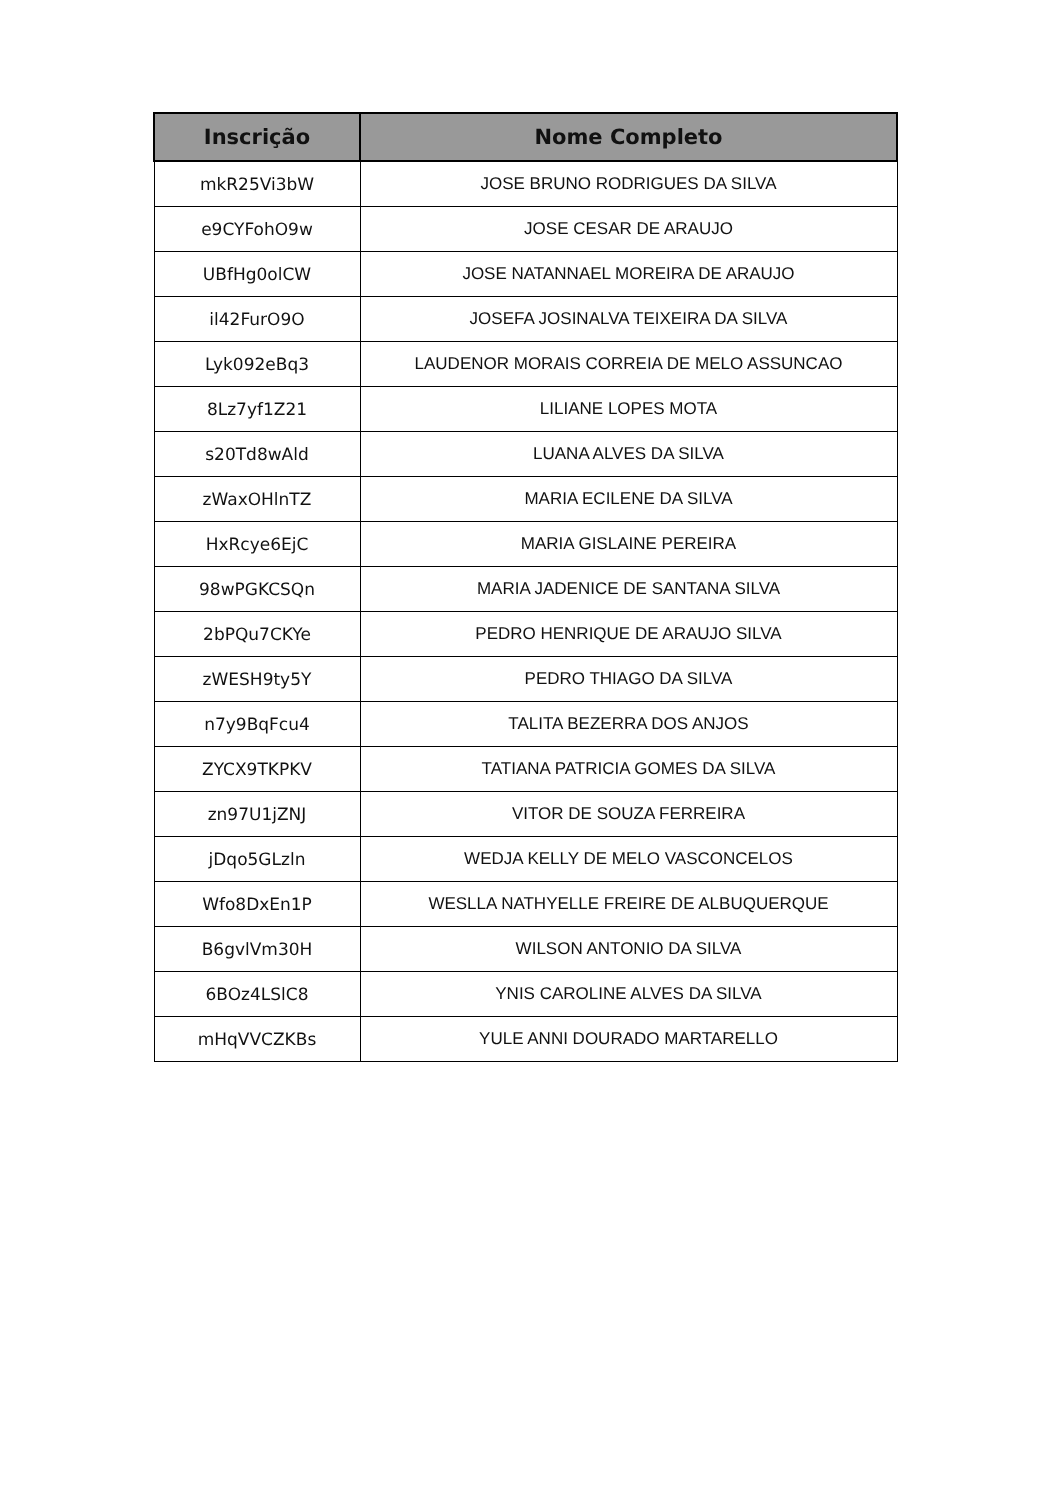| Inscrição | Nome Completo |
| --- | --- |
| mkR25Vi3bW | JOSE BRUNO RODRIGUES DA SILVA |
| e9CYFohO9w | JOSE CESAR DE ARAUJO |
| UBfHg0olCW | JOSE NATANNAEL MOREIRA DE ARAUJO |
| il42FurO9O | JOSEFA JOSINALVA TEIXEIRA DA SILVA |
| Lyk092eBq3 | LAUDENOR MORAIS CORREIA DE MELO ASSUNCAO |
| 8Lz7yf1Z21 | LILIANE LOPES MOTA |
| s20Td8wAld | LUANA ALVES DA SILVA |
| zWaxOHlnTZ | MARIA ECILENE DA SILVA |
| HxRcye6EjC | MARIA GISLAINE PEREIRA |
| 98wPGKCSQn | MARIA JADENICE DE SANTANA SILVA |
| 2bPQu7CKYe | PEDRO HENRIQUE DE ARAUJO SILVA |
| zWESH9ty5Y | PEDRO THIAGO DA SILVA |
| n7y9BqFcu4 | TALITA BEZERRA DOS ANJOS |
| ZYCX9TKPKV | TATIANA PATRICIA GOMES DA SILVA |
| zn97U1jZNJ | VITOR DE SOUZA FERREIRA |
| jDqo5GLzln | WEDJA KELLY DE MELO VASCONCELOS |
| Wfo8DxEn1P | WESLLA NATHYELLE FREIRE DE ALBUQUERQUE |
| B6gvlVm30H | WILSON ANTONIO DA SILVA |
| 6BOz4LSlC8 | YNIS CAROLINE ALVES DA SILVA |
| mHqVVCZKBs | YULE ANNI DOURADO MARTARELLO |